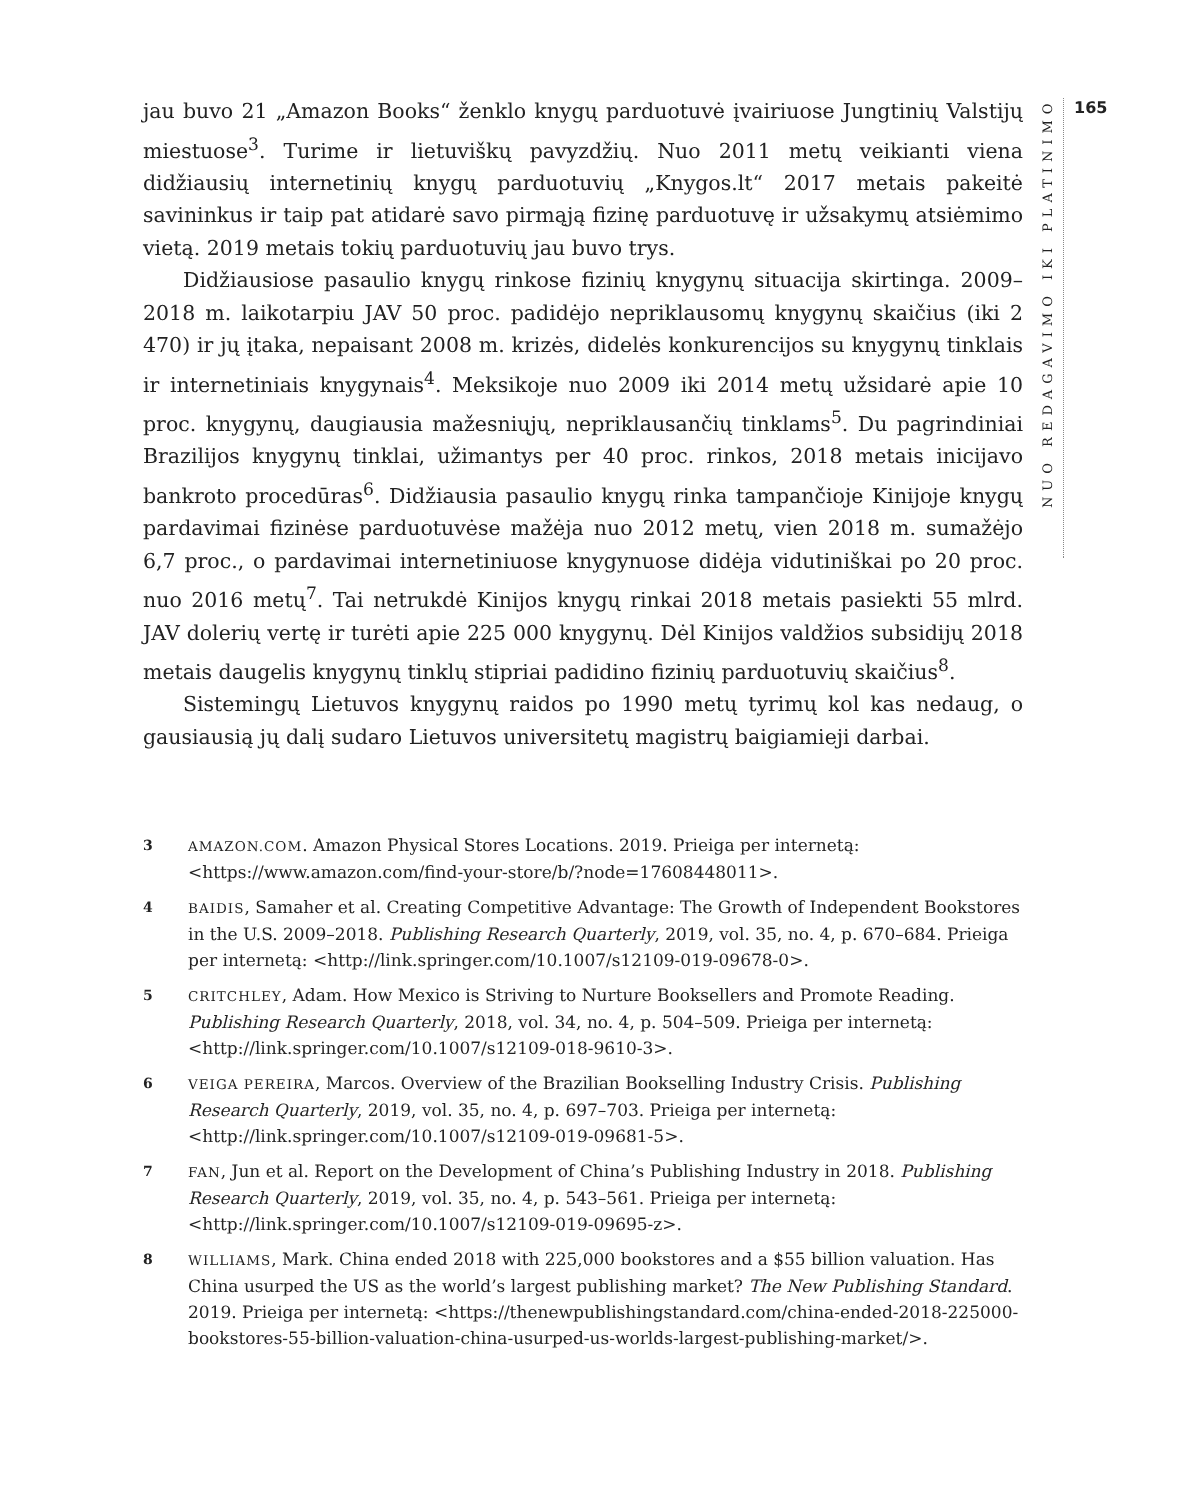jau buvo 21 „Amazon Books“ ženklo knygų parduotuvė įvairiuose Jungtinių Valstijų miestuose<sup>3</sup>. Turime ir lietuviškų pavyzdžių. Nuo 2011 metų veikianti viena didžiausių internetinių knygų parduotuvių „Knygos.lt“ 2017 metais pakeitė savininkus ir taip pat atidarė savo pirmąją fizinę parduotuvę ir užsakymų atsiėmimo vietą. 2019 metais tokių parduotuvių jau buvo trys.
Didžiausiose pasaulio knygų rinkose fizinių knygynų situacija skirtinga. 2009–2018 m. laikotarpiu JAV 50 proc. padidėjo nepriklausomų knygynų skaičius (iki 2 470) ir jų įtaka, nepaisant 2008 m. krizės, didelės konkurencijos su knygynų tinklais ir internetiniais knygynais<sup>4</sup>. Meksikoje nuo 2009 iki 2014 metų užsidarė apie 10 proc. knygynų, daugiausia mažesniųjų, nepriklausančių tinklams<sup>5</sup>. Du pagrindiniai Brazilijos knygynų tinklai, užimantys per 40 proc. rinkos, 2018 metais inicijavo bankroto procedūras<sup>6</sup>. Didžiausia pasaulio knygų rinka tampančioje Kinijoje knygų pardavimai fizinėse parduotuvėse mažėja nuo 2012 metų, vien 2018 m. sumažėjo 6,7 proc., o pardavimai internetiniuose knygynuose didėja vidutiniškai po 20 proc. nuo 2016 metų<sup>7</sup>. Tai netrukdė Kinijos knygų rinkai 2018 metais pasiekti 55 mlrd. JAV dolerių vertę ir turėti apie 225 000 knygynų. Dėl Kinijos valdžios subsidijų 2018 metais daugelis knygynų tinklų stipriai padidino fizinių parduotuvių skaičius<sup>8</sup>.
Sistemingų Lietuvos knygynų raidos po 1990 metų tyrimų kol kas nedaug, o gausiausią jų dalį sudaro Lietuvos universitetų magistrų baigiamieji darbai.
NUO REDAGAVIMO IKI PLATINIMO
165
3 AMAZON.COM. Amazon Physical Stores Locations. 2019. Prieiga per internetą: <https://www.amazon.com/find-your-store/b/?node=17608448011>.
4 BAIDIS, Samaher et al. Creating Competitive Advantage: The Growth of Independent Bookstores in the U.S. 2009–2018. Publishing Research Quarterly, 2019, vol. 35, no. 4, p. 670–684. Prieiga per internetą: <http://link.springer.com/10.1007/s12109-019-09678-0>.
5 CRITCHLEY, Adam. How Mexico is Striving to Nurture Booksellers and Promote Reading. Publishing Research Quarterly, 2018, vol. 34, no. 4, p. 504–509. Prieiga per internetą: <http://link.springer.com/10.1007/s12109-018-9610-3>.
6 VEIGA PEREIRA, Marcos. Overview of the Brazilian Bookselling Industry Crisis. Publishing Research Quarterly, 2019, vol. 35, no. 4, p. 697–703. Prieiga per internetą: <http://link.springer.com/10.1007/s12109-019-09681-5>.
7 FAN, Jun et al. Report on the Development of China’s Publishing Industry in 2018. Publishing Research Quarterly, 2019, vol. 35, no. 4, p. 543–561. Prieiga per internetą: <http://link.springer.com/10.1007/s12109-019-09695-z>.
8 WILLIAMS, Mark. China ended 2018 with 225,000 bookstores and a $55 billion valuation. Has China usurped the US as the world’s largest publishing market? The New Publishing Standard. 2019. Prieiga per internetą: <https://thenewpublishingstandard.com/china-ended-2018-225000-bookstores-55-billion-valuation-china-usurped-us-worlds-largest-publishing-market/>.